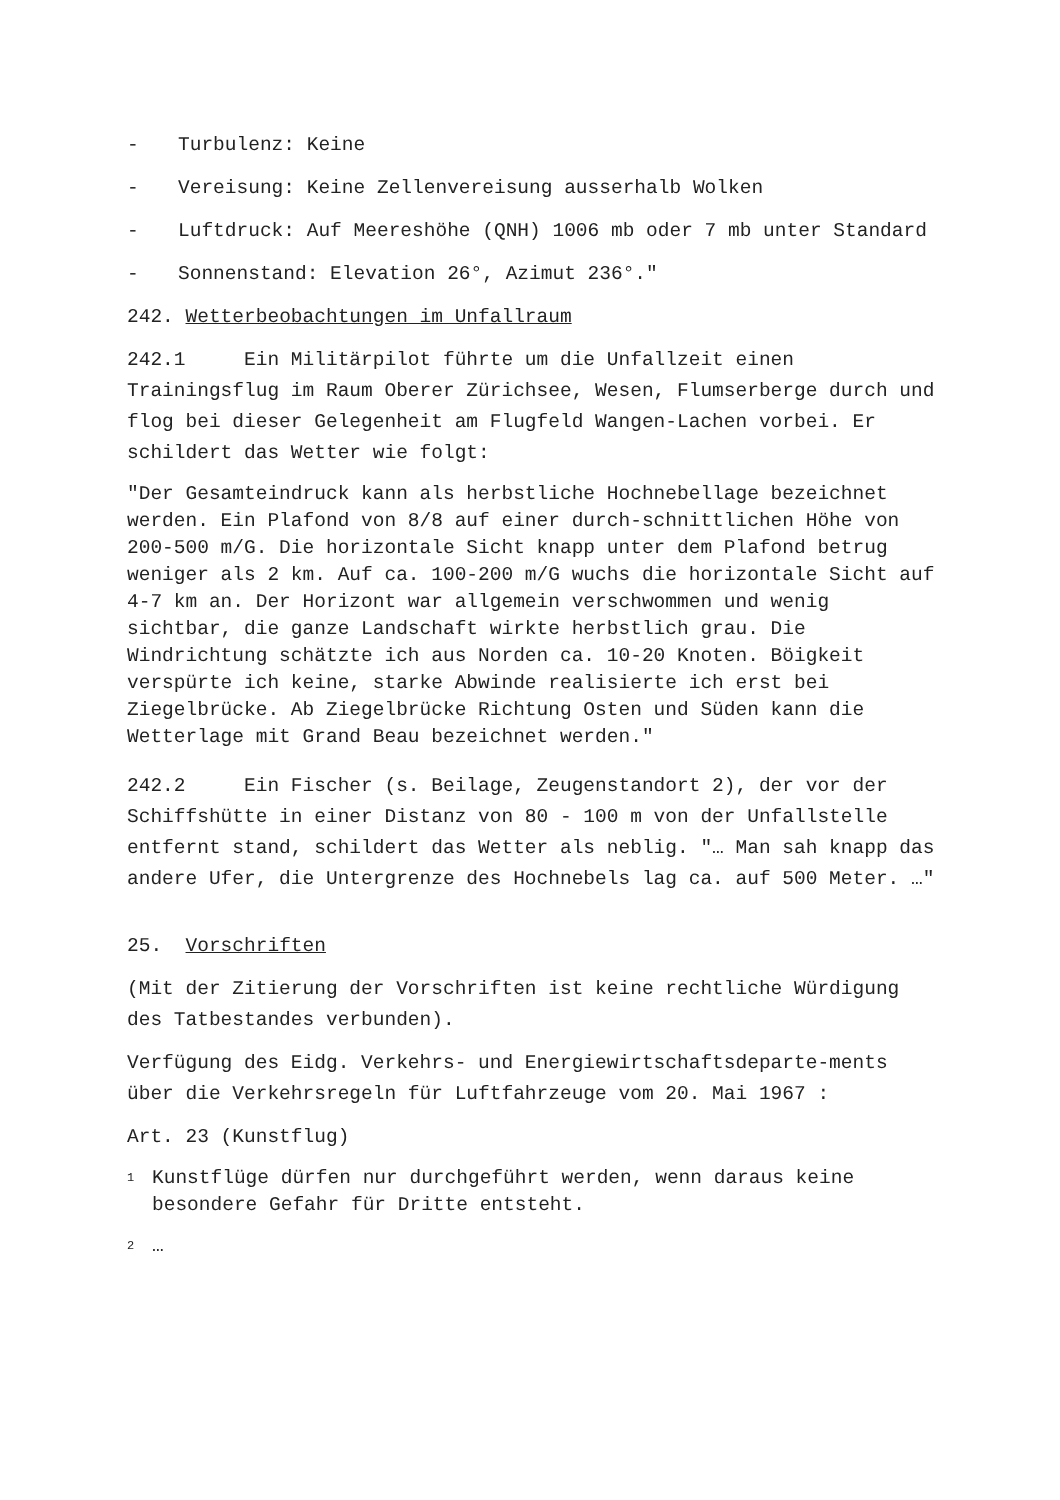- Turbulenz: Keine
- Vereisung: Keine Zellenvereisung ausserhalb Wolken
- Luftdruck: Auf Meereshöhe (QNH) 1006 mb oder 7 mb unter Standard
- Sonnenstand: Elevation 26°, Azimut 236°."
242. Wetterbeobachtungen im Unfallraum
242.1 Ein Militärpilot führte um die Unfallzeit einen Trainingsflug im Raum Oberer Zürichsee, Wesen, Flumserberge durch und flog bei dieser Gelegenheit am Flugfeld Wangen-Lachen vorbei. Er schildert das Wetter wie folgt:
"Der Gesamteindruck kann als herbstliche Hochnebellage bezeichnet werden. Ein Plafond von 8/8 auf einer durch-schnittlichen Höhe von 200-500 m/G. Die horizontale Sicht knapp unter dem Plafond betrug weniger als 2 km. Auf ca. 100-200 m/G wuchs die horizontale Sicht auf 4-7 km an. Der Horizont war allgemein verschwommen und wenig sichtbar, die ganze Landschaft wirkte herbstlich grau. Die Windrichtung schätzte ich aus Norden ca. 10-20 Knoten. Böigkeit verspürte ich keine, starke Abwinde realisierte ich erst bei Ziegelbrücke. Ab Ziegelbrücke Richtung Osten und Süden kann die Wetterlage mit Grand Beau bezeichnet werden."
242.2 Ein Fischer (s. Beilage, Zeugenstandort 2), der vor der Schiffshütte in einer Distanz von 80 - 100 m von der Unfallstelle entfernt stand, schildert das Wetter als neblig. "… Man sah knapp das andere Ufer, die Untergrenze des Hochnebels lag ca. auf 500 Meter. …"
25. Vorschriften
(Mit der Zitierung der Vorschriften ist keine rechtliche Würdigung des Tatbestandes verbunden).
Verfügung des Eidg. Verkehrs- und Energiewirtschaftsdeparte-ments über die Verkehrsregeln für Luftfahrzeuge vom 20. Mai 1967 :
Art. 23 (Kunstflug)
<sup>1</sup> Kunstflüge dürfen nur durchgeführt werden, wenn daraus keine besondere Gefahr für Dritte entsteht.
<sup>2</sup> …